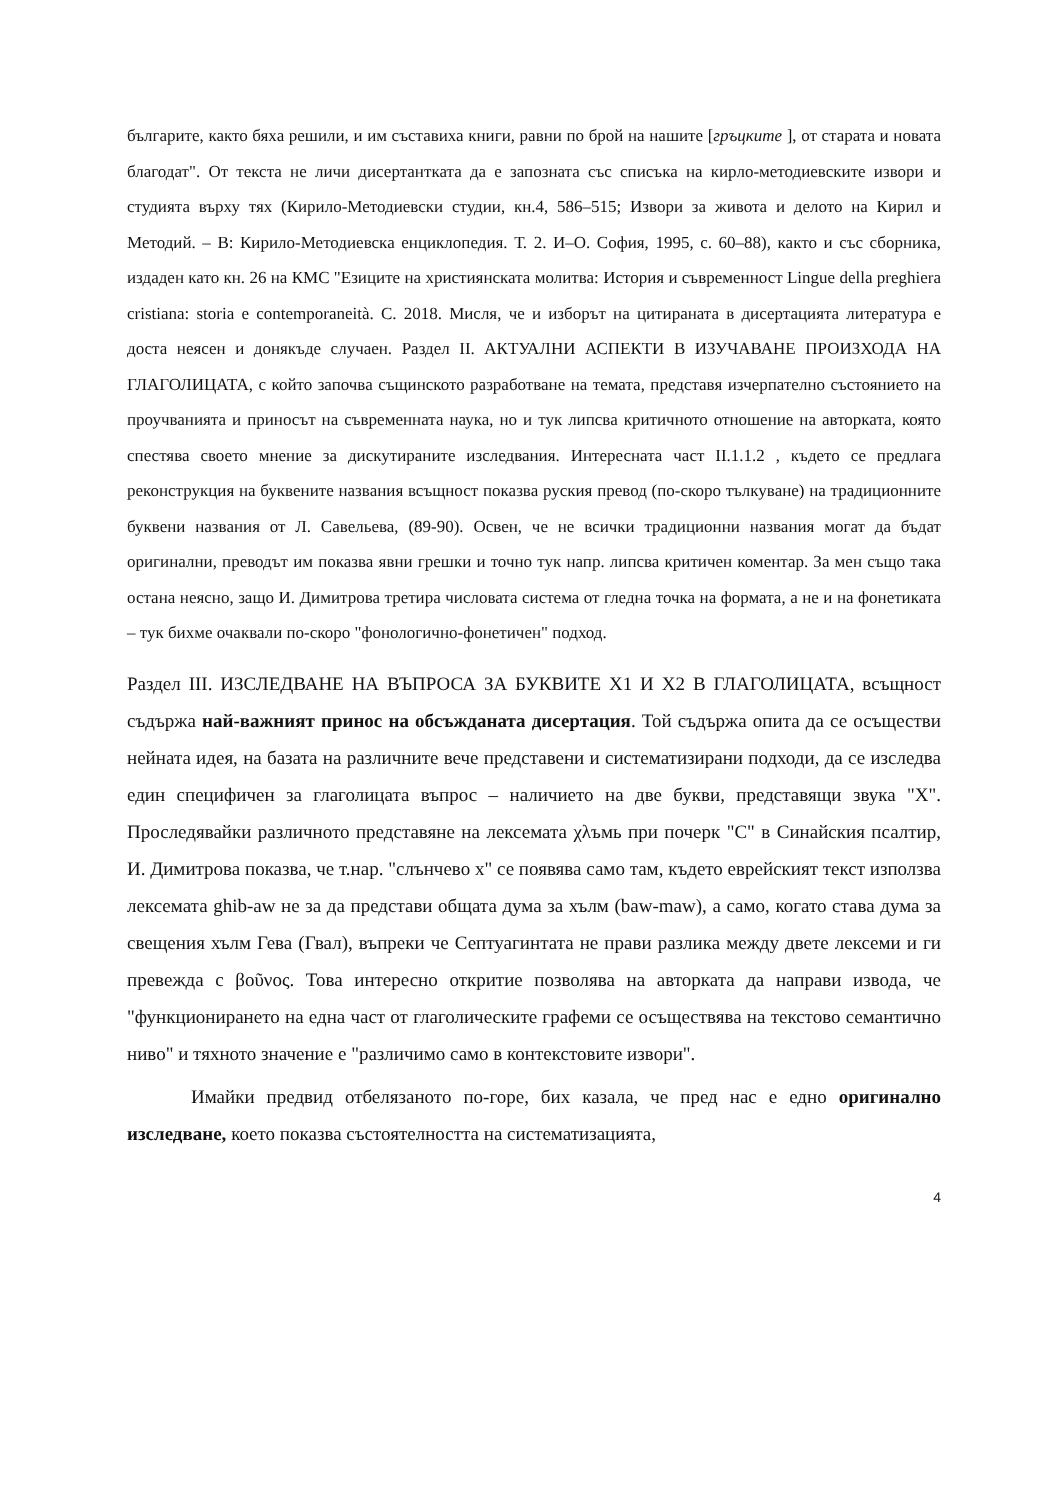българите, както бяха решили, и им съставиха книги, равни по брой на нашите [гръцките ], от старата и новата благодат". От текста не личи дисертантката да е запозната със списъка на кирло-методиевските извори и студията върху тях (Кирило-Методиевски студии, кн.4, 586–515; Извори за живота и делото на Кирил и Методий. – В: Кирило-Методиевска енциклопедия. Т. 2. И–О. София, 1995, с. 60–88), както и със сборника, издаден като кн. 26 на КМС "Езиците на християнската молитва: История и съвременност Lingue della preghiera cristiana: storia e contemporaneità. С. 2018. Мисля, че и изборът на цитираната в дисертацията литература е доста неясен и донякъде случаен. Раздел II. АКТУАЛНИ АСПЕКТИ В ИЗУЧАВАНЕ ПРОИЗХОДА НА ГЛАГОЛИЦАТА, с който започва същинското разработване на темата, представя изчерпателно състоянието на проучванията и приносът на съвременната наука, но и тук липсва критичното отношение на авторката, която спестява своето мнение за дискутираните изследвания. Интересната част II.1.1.2 , където се предлага реконструкция на буквените названия всъщност показва руския превод (по-скоро тълкуване) на традиционните буквени названия от Л. Савельева, (89-90). Освен, че не всички традиционни названия могат да бъдат оригинални, преводът им показва явни грешки и точно тук напр. липсва критичен коментар. За мен също така остана неясно, защо И. Димитрова третира числовата система от гледна точка на формата, а не и на фонетиката – тук бихме очаквали по-скоро "фонологично-фонетичен" подход.
Раздел III. ИЗСЛЕДВАНЕ НА ВЪПРОСА ЗА БУКВИТЕ X1 И X2 В ГЛАГОЛИЦАТА, всъщност съдържа най-важният принос на обсъжданата дисертация. Той съдържа опита да се осъществи нейната идея, на базата на различните вече представени и систематизирани подходи, да се изследва един специфичен за глаголицата въпрос – наличието на две букви, представящи звука "Х". Проследявайки различното представяне на лексемата χλъмь при почерк "С" в Синайския псалтир, И. Димитрова показва, че т.нар. "слънчево х" се появява само там, където еврейският текст използва лексемата ghib-aw не за да представи общата дума за хълм (baw-maw), а само, когато става дума за свещения хълм Гева (Гвал), въпреки че Септуагинтата не прави разлика между двете лексеми и ги превежда с βοῦνος. Това интересно откритие позволява на авторката да направи извода, че "функционирането на една част от глаголическите графеми се осъществява на текстово семантично ниво" и тяхното значение е "различимо само в контекстовите извори".
Имайки предвид отбелязаното по-горе, бих казала, че пред нас е едно оригинално изследване, което показва състоятелността на систематизацията,
4